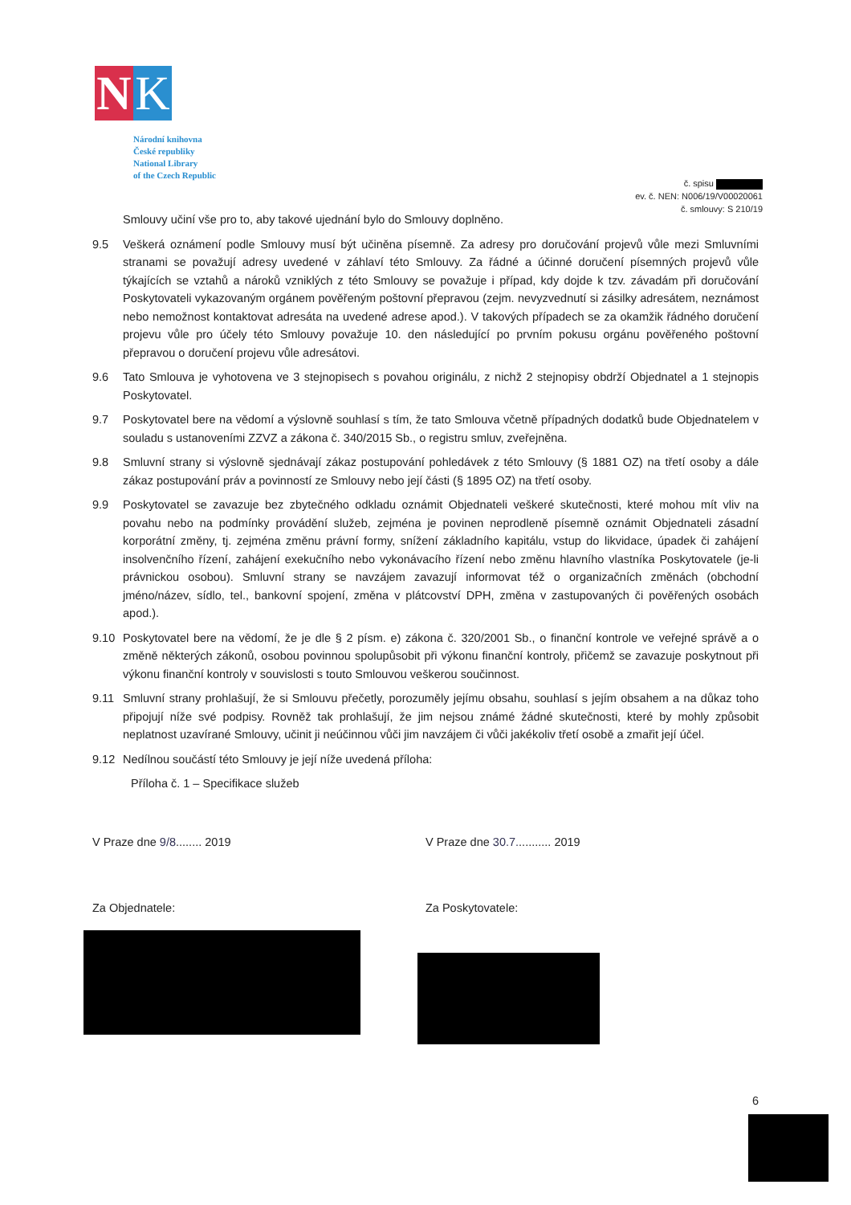N K
Národní knihovna
České republiky
National Library
of the Czech Republic
č. spisu
ev. č. NEN: N006/19/V00020061
č. smlouvy: S 210/19
Smlouvy učiní vše pro to, aby takové ujednání bylo do Smlouvy doplněno.
9.5 Veškerá oznámení podle Smlouvy musí být učiněna písemně. Za adresy pro doručování projevů vůle mezi Smluvními stranami se považují adresy uvedené v záhlaví této Smlouvy. Za řádné a účinné doručení písemných projevů vůle týkajících se vztahů a nároků vzniklých z této Smlouvy se považuje i případ, kdy dojde k tzv. závadám při doručování Poskytovateli vykazovaným orgánem pověřeným poštovní přepravou (zejm. nevyzvednutí si zásilky adresátem, neznámost nebo nemožnost kontaktovat adresáta na uvedené adrese apod.). V takových případech se za okamžik řádného doručení projevu vůle pro účely této Smlouvy považuje 10. den následující po prvním pokusu orgánu pověřeného poštovní přepravou o doručení projevu vůle adresátovi.
9.6 Tato Smlouva je vyhotovena ve 3 stejnopisech s povahou originálu, z nichž 2 stejnopisy obdrží Objednatel a 1 stejnopis Poskytovatel.
9.7 Poskytovatel bere na vědomí a výslovně souhlasí s tím, že tato Smlouva včetně případných dodatků bude Objednatelem v souladu s ustanoveními ZZVZ a zákona č. 340/2015 Sb., o registru smluv, zveřejněna.
9.8 Smluvní strany si výslovně sjednávají zákaz postupování pohledávek z této Smlouvy (§ 1881 OZ) na třetí osoby a dále zákaz postupování práv a povinností ze Smlouvy nebo její části (§ 1895 OZ) na třetí osoby.
9.9 Poskytovatel se zavazuje bez zbytečného odkladu oznámit Objednateli veškeré skutečnosti, které mohou mít vliv na povahu nebo na podmínky provádění služeb, zejména je povinen neprodleně písemně oznámit Objednateli zásadní korporátní změny, tj. zejména změnu právní formy, snížení základního kapitálu, vstup do likvidace, úpadek či zahájení insolvenčního řízení, zahájení exekučního nebo vykonávacího řízení nebo změnu hlavního vlastníka Poskytovatele (je-li právnickou osobou). Smluvní strany se navzájem zavazují informovat též o organizačních změnách (obchodní jméno/název, sídlo, tel., bankovní spojení, změna v plátcovství DPH, změna v zastupovaných či pověřených osobách apod.).
9.10 Poskytovatel bere na vědomí, že je dle § 2 písm. e) zákona č. 320/2001 Sb., o finanční kontrole ve veřejné správě a o změně některých zákonů, osobou povinnou spolupůsobit při výkonu finanční kontroly, přičemž se zavazuje poskytnout při výkonu finanční kontroly v souvislosti s touto Smlouvou veškerou součinnost.
9.11 Smluvní strany prohlašují, že si Smlouvu přečetly, porozuměly jejímu obsahu, souhlasí s jejím obsahem a na důkaz toho připojují níže své podpisy. Rovněž tak prohlašují, že jim nejsou známé žádné skutečnosti, které by mohly způsobit neplatnost uzavírané Smlouvy, učinit ji neúčinnou vůči jim navzájem či vůči jakékoliv třetí osobě a zmařit její účel.
9.12 Nedílnou součástí této Smlouvy je její níže uvedená příloha:
Příloha č. 1 – Specifikace služeb
V Praze dne 9/8........ 2019 V Praze dne 30.7........... 2019
Za Objednatele: Za Poskytovatele:
6